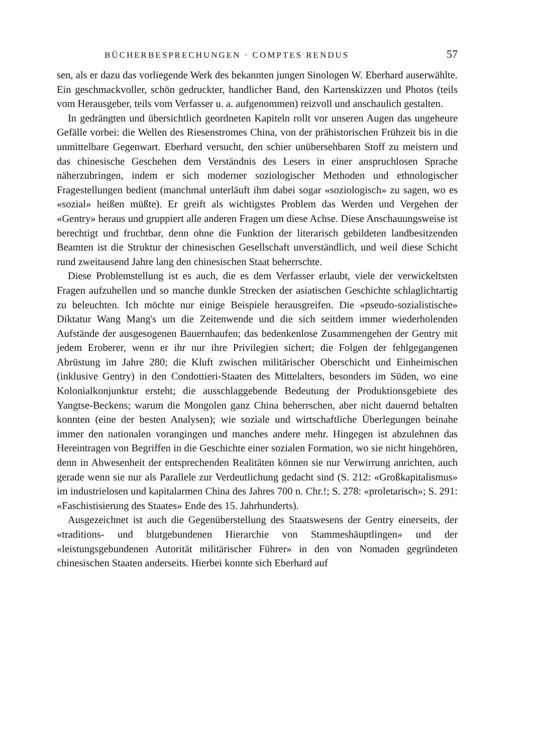BÜCHERBESPRECHUNGEN · COMPTES RENDUS 57
sen, als er dazu das vorliegende Werk des bekannten jungen Sinologen W. Eberhard auserwählte. Ein geschmackvoller, schön gedruckter, handlicher Band, den Kartenskizzen und Photos (teils vom Herausgeber, teils vom Verfasser u. a. aufgenommen) reizvoll und anschaulich gestalten.
In gedrängten und übersichtlich geordneten Kapiteln rollt vor unseren Augen das ungeheure Gefälle vorbei: die Wellen des Riesenstromes China, von der prähistorischen Frühzeit bis in die unmittelbare Gegenwart. Eberhard versucht, den schier unübersehbaren Stoff zu meistern und das chinesische Geschehen dem Verständnis des Lesers in einer anspruchlosen Sprache näherzubringen, indem er sich moderner soziologischer Methoden und ethnologischer Fragestellungen bedient (manchmal unterläuft ihm dabei sogar «soziologisch» zu sagen, wo es «sozial» heißen müßte). Er greift als wichtigstes Problem das Werden und Vergehen der «Gentry» heraus und gruppiert alle anderen Fragen um diese Achse. Diese Anschauungsweise ist berechtigt und fruchtbar, denn ohne die Funktion der literarisch gebildeten landbesitzenden Beamten ist die Struktur der chinesischen Gesellschaft unverständlich, und weil diese Schicht rund zweitausend Jahre lang den chinesischen Staat beherrschte.
Diese Problemstellung ist es auch, die es dem Verfasser erlaubt, viele der verwickeltsten Fragen aufzuhellen und so manche dunkle Strecken der asiatischen Geschichte schlaglichtartig zu beleuchten. Ich möchte nur einige Beispiele herausgreifen. Die «pseudo-sozialistische» Diktatur Wang Mang's um die Zeitenwende und die sich seitdem immer wiederholenden Aufstände der ausgesogenen Bauernhaufen; das bedenkenlose Zusammengehen der Gentry mit jedem Eroberer, wenn er ihr nur ihre Privilegien sichert; die Folgen der fehlgegangenen Abrüstung im Jahre 280; die Kluft zwischen militärischer Oberschicht und Einheimischen (inklusive Gentry) in den Condottieri-Staaten des Mittelalters, besonders im Süden, wo eine Kolonialkonjunktur ersteht; die ausschlaggebende Bedeutung der Produktionsgebiete des Yangtse-Beckens; warum die Mongolen ganz China beherrschen, aber nicht dauernd behalten konnten (eine der besten Analysen); wie soziale und wirtschaftliche Überlegungen beinahe immer den nationalen vorangingen und manches andere mehr. Hingegen ist abzulehnen das Hereintragen von Begriffen in die Geschichte einer sozialen Formation, wo sie nicht hingehören, denn in Abwesenheit der entsprechenden Realitäten können sie nur Verwirrung anrichten, auch gerade wenn sie nur als Parallele zur Verdeutlichung gedacht sind (S. 212: «Großkapitalismus» im industrielosen und kapitalarmen China des Jahres 700 n. Chr.!; S. 278: «proletarisch»; S. 291: «Faschistisierung des Staates» Ende des 15. Jahrhunderts).
Ausgezeichnet ist auch die Gegenüberstellung des Staatswesens der Gentry einerseits, der «traditions- und blutgebundenen Hierarchie von Stammeshäuptlingen» und der «leistungsgebundenen Autorität militärischer Führer» in den von Nomaden gegründeten chinesischen Staaten anderseits. Hierbei konnte sich Eberhard auf